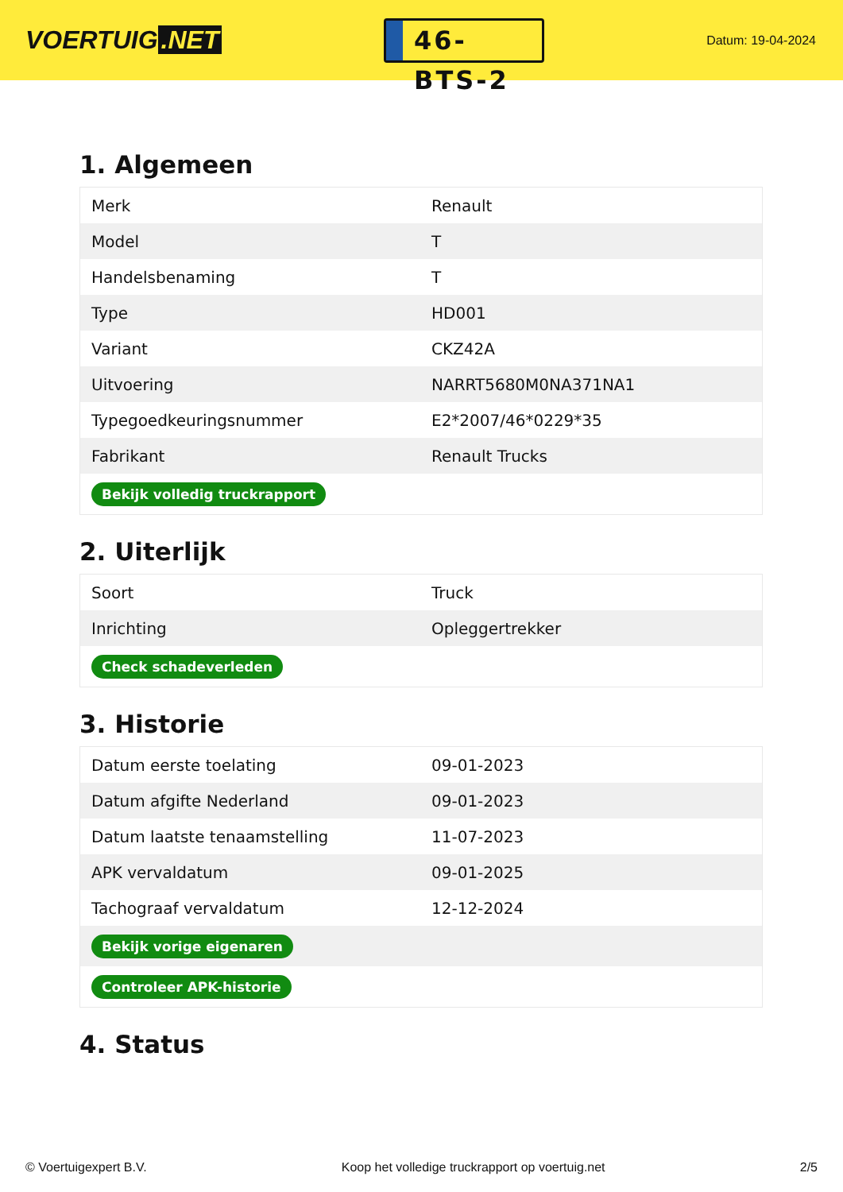VOERTUIG.NET
46-BTS-2
Datum: 19-04-2024
1. Algemeen
| Merk | Renault |
| Model | T |
| Handelsbenaming | T |
| Type | HD001 |
| Variant | CKZ42A |
| Uitvoering | NARRT5680M0NA371NA1 |
| Typegoedkeuringsnummer | E2*2007/46*0229*35 |
| Fabrikant | Renault Trucks |
| Bekijk volledig truckrapport | |
2. Uiterlijk
| Soort | Truck |
| Inrichting | Opleggertrekker |
| Check schadeverleden | |
3. Historie
| Datum eerste toelating | 09-01-2023 |
| Datum afgifte Nederland | 09-01-2023 |
| Datum laatste tenaamstelling | 11-07-2023 |
| APK vervaldatum | 09-01-2025 |
| Tachograaf vervaldatum | 12-12-2024 |
| Bekijk vorige eigenaren | |
| Controleer APK-historie | |
4. Status
© Voertuigexpert B.V. Koop het volledige truckrapport op voertuig.net 2/5